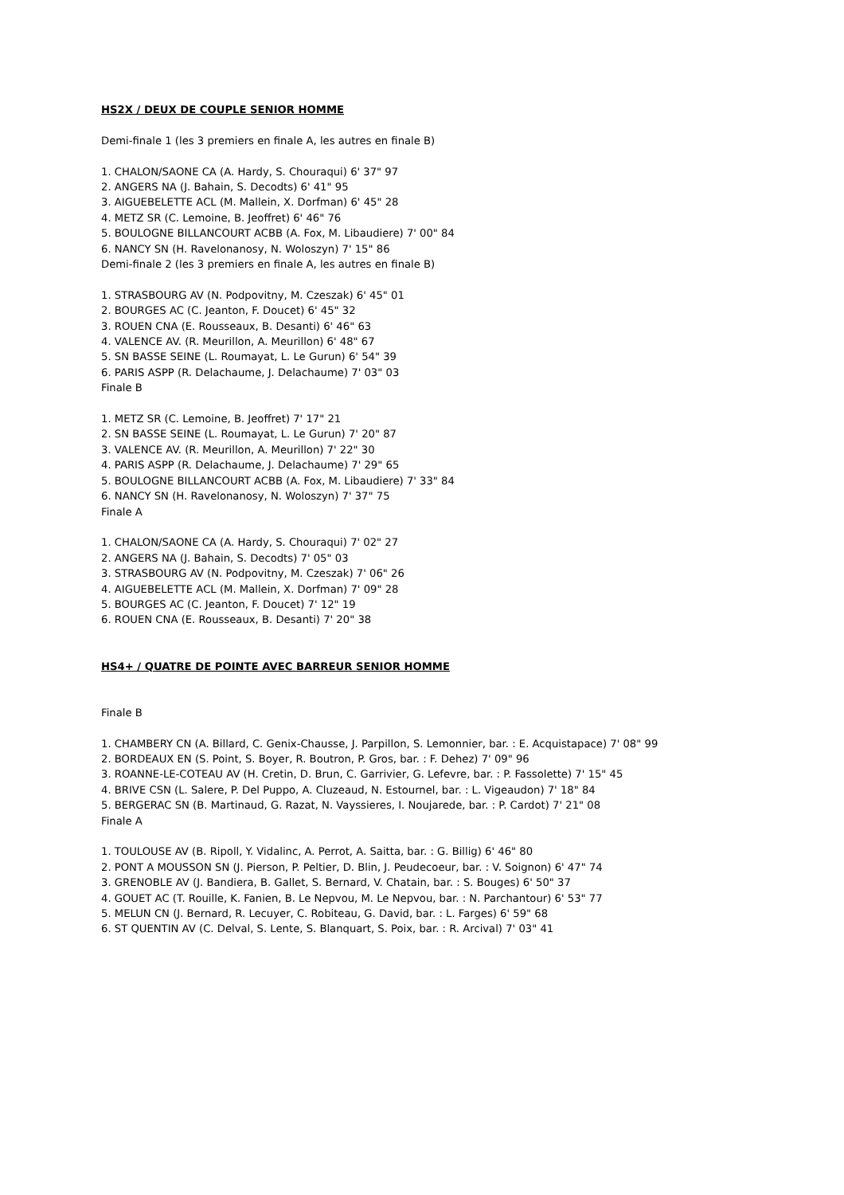HS2X / DEUX DE COUPLE SENIOR HOMME
Demi-finale 1 (les 3 premiers en finale A, les autres en finale B)
1. CHALON/SAONE CA (A. Hardy, S. Chouraqui) 6' 37" 97
2. ANGERS NA (J. Bahain, S. Decodts) 6' 41" 95
3. AIGUEBELETTE ACL (M. Mallein, X. Dorfman) 6' 45" 28
4. METZ SR (C. Lemoine, B. Jeoffret) 6' 46" 76
5. BOULOGNE BILLANCOURT ACBB (A. Fox, M. Libaudiere) 7' 00" 84
6. NANCY SN (H. Ravelonanosy, N. Woloszyn) 7' 15" 86
Demi-finale 2 (les 3 premiers en finale A, les autres en finale B)
1. STRASBOURG AV (N. Podpovitny, M. Czeszak) 6' 45" 01
2. BOURGES AC (C. Jeanton, F. Doucet) 6' 45" 32
3. ROUEN CNA (E. Rousseaux, B. Desanti) 6' 46" 63
4. VALENCE AV. (R. Meurillon, A. Meurillon) 6' 48" 67
5. SN BASSE SEINE (L. Roumayat, L. Le Gurun) 6' 54" 39
6. PARIS ASPP (R. Delachaume, J. Delachaume) 7' 03" 03
Finale B
1. METZ SR (C. Lemoine, B. Jeoffret) 7' 17" 21
2. SN BASSE SEINE (L. Roumayat, L. Le Gurun) 7' 20" 87
3. VALENCE AV. (R. Meurillon, A. Meurillon) 7' 22" 30
4. PARIS ASPP (R. Delachaume, J. Delachaume) 7' 29" 65
5. BOULOGNE BILLANCOURT ACBB (A. Fox, M. Libaudiere) 7' 33" 84
6. NANCY SN (H. Ravelonanosy, N. Woloszyn) 7' 37" 75
Finale A
1. CHALON/SAONE CA (A. Hardy, S. Chouraqui) 7' 02" 27
2. ANGERS NA (J. Bahain, S. Decodts) 7' 05" 03
3. STRASBOURG AV (N. Podpovitny, M. Czeszak) 7' 06" 26
4. AIGUEBELETTE ACL (M. Mallein, X. Dorfman) 7' 09" 28
5. BOURGES AC (C. Jeanton, F. Doucet) 7' 12" 19
6. ROUEN CNA (E. Rousseaux, B. Desanti) 7' 20" 38
HS4+ / QUATRE DE POINTE AVEC BARREUR SENIOR HOMME
Finale B
1. CHAMBERY CN (A. Billard, C. Genix-Chausse, J. Parpillon, S. Lemonnier, bar. : E. Acquistapace) 7' 08" 99
2. BORDEAUX EN (S. Point, S. Boyer, R. Boutron, P. Gros, bar. : F. Dehez) 7' 09" 96
3. ROANNE-LE-COTEAU AV (H. Cretin, D. Brun, C. Garrivier, G. Lefevre, bar. : P. Fassolette) 7' 15" 45
4. BRIVE CSN (L. Salere, P. Del Puppo, A. Cluzeaud, N. Estournel, bar. : L. Vigeaudon) 7' 18" 84
5. BERGERAC SN (B. Martinaud, G. Razat, N. Vayssieres, I. Noujarede, bar. : P. Cardot) 7' 21" 08
Finale A
1. TOULOUSE AV (B. Ripoll, Y. Vidalinc, A. Perrot, A. Saitta, bar. : G. Billig) 6' 46" 80
2. PONT A MOUSSON SN (J. Pierson, P. Peltier, D. Blin, J. Peudecoeur, bar. : V. Soignon) 6' 47" 74
3. GRENOBLE AV (J. Bandiera, B. Gallet, S. Bernard, V. Chatain, bar. : S. Bouges) 6' 50" 37
4. GOUET AC (T. Rouille, K. Fanien, B. Le Nepvou, M. Le Nepvou, bar. : N. Parchantour) 6' 53" 77
5. MELUN CN (J. Bernard, R. Lecuyer, C. Robiteau, G. David, bar. : L. Farges) 6' 59" 68
6. ST QUENTIN AV (C. Delval, S. Lente, S. Blanquart, S. Poix, bar. : R. Arcival) 7' 03" 41